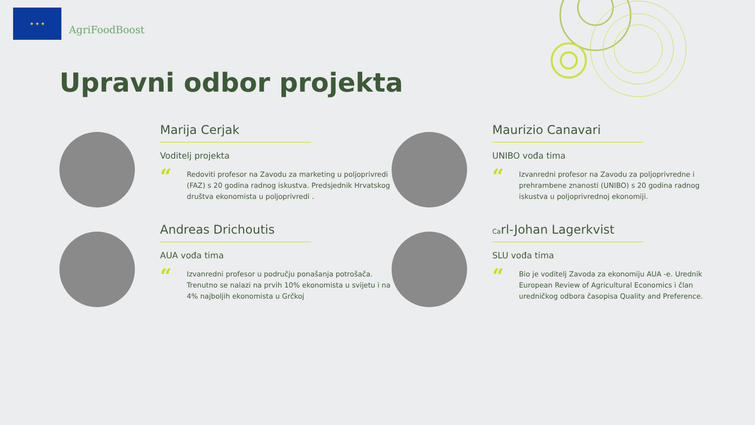★ ★ ★
AgriFoodBoost
Upravni odbor projekta
Marija Cerjak
Voditelj projekta
“Redoviti profesor na Zavodu za marketing u poljoprivredi (FAZ) s 20 godina radnog iskustva. Predsjednik Hrvatskog društva ekonomista u poljoprivredi .
Maurizio Canavari
UNIBO vođa tima
“Izvanredni profesor na Zavodu za poljoprivredne i prehrambene znanosti (UNIBO) s 20 godina radnog iskustva u poljoprivrednoj ekonomiji.
Andreas Drichoutis
AUA vođa tima
“Izvanredni profesor u području ponašanja potrošača. Trenutno se nalazi na prvih 10% ekonomista u svijetu i na 4% najboljih ekonomista u Grčkoj
Carl-Johan Lagerkvist
SLU vođa tima
“Bio je voditelj Zavoda za ekonomiju AUA -e. Urednik European Review of Agricultural Economics i član uredničkog odbora časopisa Quality and Preference.